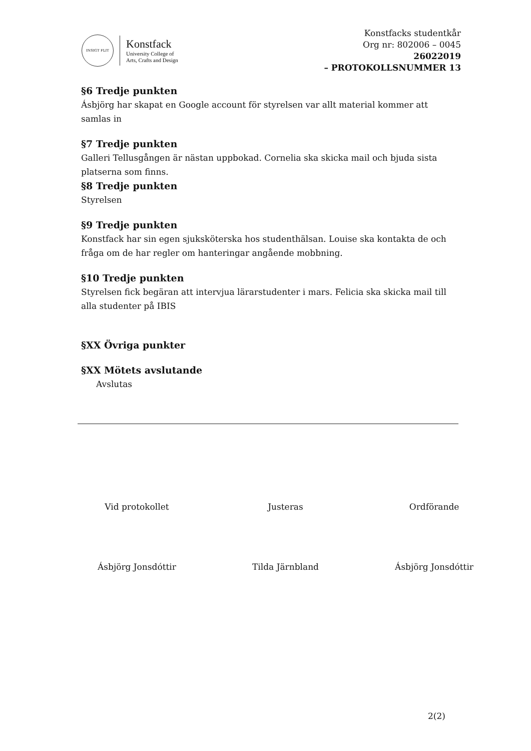INSIGT FLIT
Konstfack
University College of
Arts, Crafts and Design
Konstfacks studentkår
Org nr: 802006 – 0045
26022019
– PROTOKOLLSNUMMER 13
§6 Tredje punkten
Ásbjörg har skapat en Google account för styrelsen var allt material kommer att samlas in
§7 Tredje punkten
Galleri Tellusgången är nästan uppbokad. Cornelia ska skicka mail och bjuda sista platserna som finns.
§8 Tredje punkten
Styrelsen
§9 Tredje punkten
Konstfack har sin egen sjuksköterska hos studenthälsan. Louise ska kontakta de och fråga om de har regler om hanteringar angående mobbning.
§10 Tredje punkten
Styrelsen fick begäran att intervjua lärarstudenter i mars. Felicia ska skicka mail till alla studenter på IBIS
§XX Övriga punkter
§XX Mötets avslutande
Avslutas
Vid protokollet
Ásbjörg Jonsdóttir
Justeras
Tilda Järnbland
Ordförande
Ásbjörg Jonsdóttir
2(2)